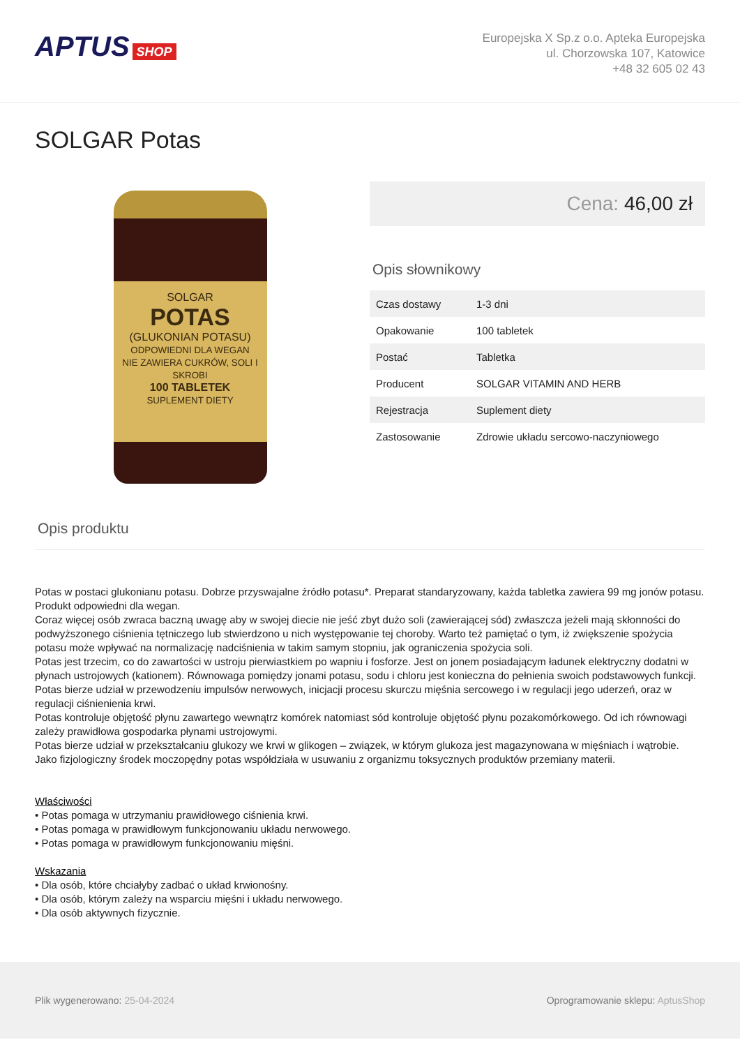APTUS SHOP
Europejska X Sp.z o.o. Apteka Europejska
ul. Chorzowska 107, Katowice
+48 32 605 02 43
SOLGAR Potas
SOLGAR
POTAS
(GLUKONIAN POTASU)
ODPOWIEDNI DLA WEGAN
NIE ZAWIERA CUKRÓW, SOLI I SKROBI
100 TABLETEK
SUPLEMENT DIETY
Cena: 46,00 zł
Opis słownikowy
| Czas dostawy | 1-3 dni |
| Opakowanie | 100 tabletek |
| Postać | Tabletka |
| Producent | SOLGAR VITAMIN AND HERB |
| Rejestracja | Suplement diety |
| Zastosowanie | Zdrowie układu sercowo-naczyniowego |
Opis produktu
Potas w postaci glukonianu potasu. Dobrze przyswajalne źródło potasu*. Preparat standaryzowany, każda tabletka zawiera 99 mg jonów potasu.
Produkt odpowiedni dla wegan.
Coraz więcej osób zwraca baczną uwagę aby w swojej diecie nie jeść zbyt dużo soli (zawierającej sód) zwłaszcza jeżeli mają skłonności do podwyższonego ciśnienia tętniczego lub stwierdzono u nich występowanie tej choroby. Warto też pamiętać o tym, iż zwiększenie spożycia potasu może wpływać na normalizację nadciśnienia w takim samym stopniu, jak ograniczenia spożycia soli.
Potas jest trzecim, co do zawartości w ustroju pierwiastkiem po wapniu i fosforze. Jest on jonem posiadającym ładunek elektryczny dodatni w płynach ustrojowych (kationem). Równowaga pomiędzy jonami potasu, sodu i chloru jest konieczna do pełnienia swoich podstawowych funkcji. Potas bierze udział w przewodzeniu impulsów nerwowych, inicjacji procesu skurczu mięśnia sercowego i w regulacji jego uderzeń, oraz w regulacji ciśnienienia krwi.
Potas kontroluje objętość płynu zawartego wewnątrz komórek natomiast sód kontroluje objętość płynu pozakomórkowego. Od ich równowagi zależy prawidłowa gospodarka płynami ustrojowymi.
Potas bierze udział w przekształcaniu glukozy we krwi w glikogen – związek, w którym glukoza jest magazynowana w mięśniach i wątrobie.
Jako fizjologiczny środek moczopędny potas współdziała w usuwaniu z organizmu toksycznych produktów przemiany materii.
Właściwości
• Potas pomaga w utrzymaniu prawidłowego ciśnienia krwi.
• Potas pomaga w prawidłowym funkcjonowaniu układu nerwowego.
• Potas pomaga w prawidłowym funkcjonowaniu mięśni.
Wskazania
• Dla osób, które chciałyby zadbać o układ krwionośny.
• Dla osób, którym zależy na wsparciu mięśni i układu nerwowego.
• Dla osób aktywnych fizycznie.
Plik wygenerowano: 25-04-2024
Oprogramowanie sklepu: AptusShop